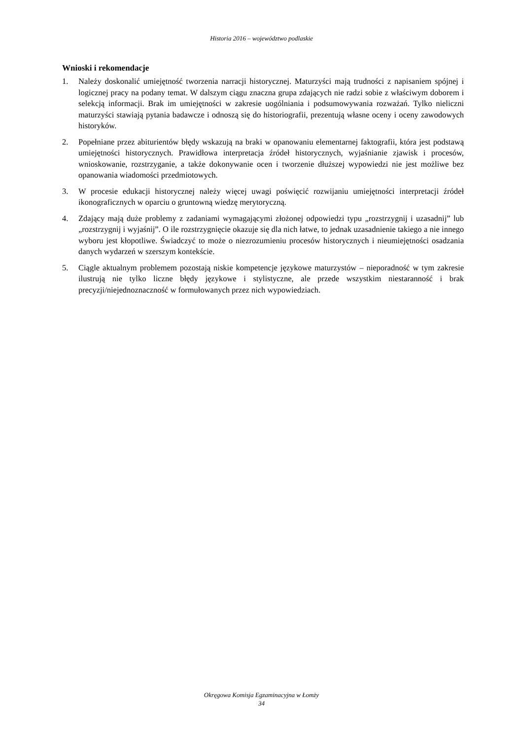Historia 2016 – województwo podlaskie
Wnioski i rekomendacje
1. Należy doskonalić umiejętność tworzenia narracji historycznej. Maturzyści mają trudności z napisaniem spójnej i logicznej pracy na podany temat. W dalszym ciągu znaczna grupa zdających nie radzi sobie z właściwym doborem i selekcją informacji. Brak im umiejętności w zakresie uogólniania i podsumowywania rozważań. Tylko nieliczni maturzyści stawiają pytania badawcze i odnoszą się do historiografii, prezentują własne oceny i oceny zawodowych historyków.
2. Popełniane przez abiturientów błędy wskazują na braki w opanowaniu elementarnej faktografii, która jest podstawą umiejętności historycznych. Prawidłowa interpretacja źródeł historycznych, wyjaśnianie zjawisk i procesów, wnioskowanie, rozstrzyganie, a także dokonywanie ocen i tworzenie dłuższej wypowiedzi nie jest możliwe bez opanowania wiadomości przedmiotowych.
3. W procesie edukacji historycznej należy więcej uwagi poświęcić rozwijaniu umiejętności interpretacji źródeł ikonograficznych w oparciu o gruntowną wiedzę merytoryczną.
4. Zdający mają duże problemy z zadaniami wymagającymi złożonej odpowiedzi typu „rozstrzygnij i uzasadnij” lub „rozstrzygnij i wyjaśnij”. O ile rozstrzygnięcie okazuje się dla nich łatwe, to jednak uzasadnienie takiego a nie innego wyboru jest kłopotliwe. Świadczyć to może o niezrozumieniu procesów historycznych i nieumiejętności osadzania danych wydarzeń w szerszym kontekście.
5. Ciągle aktualnym problemem pozostają niskie kompetencje językowe maturzystów – nieporadność w tym zakresie ilustrują nie tylko liczne błędy językowe i stylistyczne, ale przede wszystkim niestaranność i brak precyzji/niejednoznaczność w formułowanych przez nich wypowiedziach.
Okręgowa Komisja Egzaminacyjna w Łomży
34